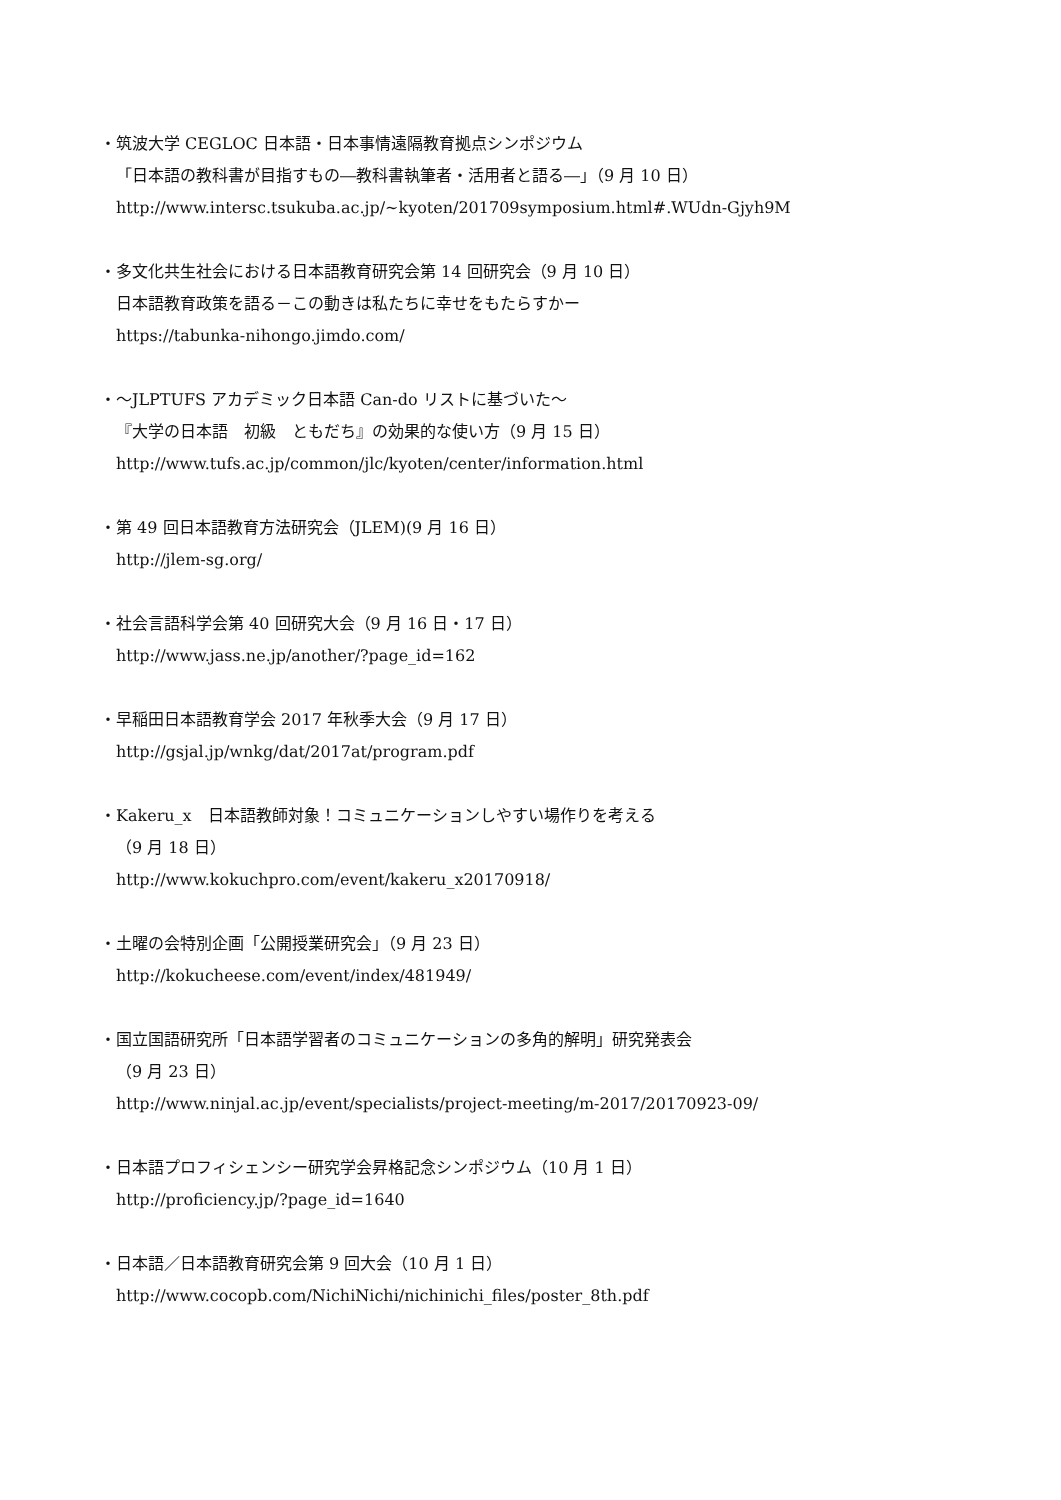・筑波大学 CEGLOC 日本語・日本事情遠隔教育拠点シンポジウム
「日本語の教科書が目指すもの―教科書執筆者・活用者と語る―」（9 月 10 日）
http://www.intersc.tsukuba.ac.jp/~kyoten/201709symposium.html#.WUdn-Gjyh9M
・多文化共生社会における日本語教育研究会第 14 回研究会（9 月 10 日）
日本語教育政策を語る－この動きは私たちに幸せをもたらすかー
https://tabunka-nihongo.jimdo.com/
・～JLPTUFS アカデミック日本語 Can-do リストに基づいた～
『大学の日本語　初級　ともだち』の効果的な使い方（9 月 15 日）
http://www.tufs.ac.jp/common/jlc/kyoten/center/information.html
・第 49 回日本語教育方法研究会（JLEM)(9 月 16 日）
http://jlem-sg.org/
・社会言語科学会第 40 回研究大会（9 月 16 日・17 日）
http://www.jass.ne.jp/another/?page_id=162
・早稲田日本語教育学会 2017 年秋季大会（9 月 17 日）
http://gsjal.jp/wnkg/dat/2017at/program.pdf
・Kakeru_x　日本語教師対象！コミュニケーションしやすい場作りを考える
（9 月 18 日）
http://www.kokuchpro.com/event/kakeru_x20170918/
・土曜の会特別企画「公開授業研究会」（9 月 23 日）
http://kokucheese.com/event/index/481949/
・国立国語研究所「日本語学習者のコミュニケーションの多角的解明」研究発表会
（9 月 23 日）
http://www.ninjal.ac.jp/event/specialists/project-meeting/m-2017/20170923-09/
・日本語プロフィシェンシー研究学会昇格記念シンポジウム（10 月 1 日）
http://proficiency.jp/?page_id=1640
・日本語／日本語教育研究会第 9 回大会（10 月 1 日）
http://www.cocopb.com/NichiNichi/nichinichi_files/poster_8th.pdf